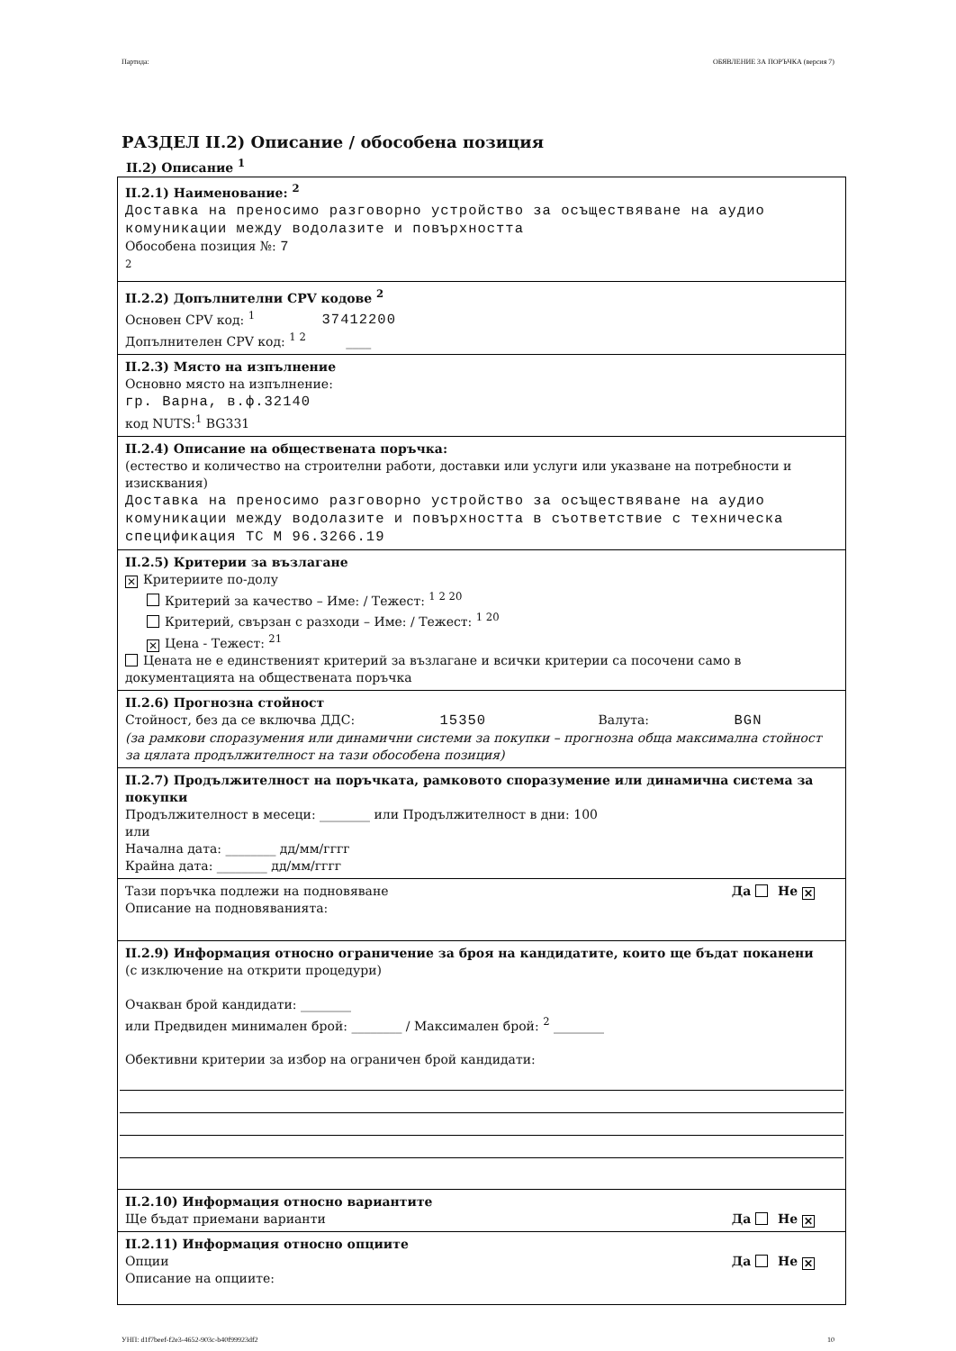Партида: ОБЯВЛЕНИЕ ЗА ПОРЪЧКА (версия 7)
РАЗДЕЛ II.2) Описание / обособена позиция
II.2) Описание <sup>1</sup>
II.2.1) Наименование: <sup>2</sup>
Доставка на преносимо разговорно устройство за осъществяване на аудио комуникации между водолазите и повърхността
Обособена позиция №: 7
<sup>2</sup>
II.2.2) Допълнителни CPV кодове <sup>2</sup>
Основен CPV код: <sup>1</sup> 37412200
Допълнителен CPV код: <sup>1 2</sup> ____
II.2.3) Място на изпълнение
Основно място на изпълнение:
гр. Варна, в.ф.32140
код NUTS:<sup>1</sup> BG331
II.2.4) Описание на обществената поръчка:
(естество и количество на строителни работи, доставки или услуги или указване на потребности и изисквания)
Доставка на преносимо разговорно устройство за осъществяване на аудио комуникации между водолазите и повърхността в съответствие с техническа спецификация ТС М 96.3266.19
II.2.5) Критерии за възлагане
✕ Критериите по-долу
Критерий за качество – Име: / Тежест: <sup>1 2 20</sup>
Критерий, свързан с разходи – Име: / Тежест: <sup>1 20</sup>
✕ Цена - Тежест: <sup>21</sup>
Цената не е единственият критерий за възлагане и всички критерии са посочени само в документацията на обществената поръчка
II.2.6) Прогнозна стойност
Стойност, без да се включва ДДС: 15350 Валута: BGN
(за рамкови споразумения или динамични системи за покупки – прогнозна обща максимална стойност за цялата продължителност на тази обособена позиция)
II.2.7) Продължителност на поръчката, рамковото споразумение или динамична система за покупки
Продължителност в месеци: ________ или Продължителност в дни: 100
или
Начална дата: ________ дд/мм/гггг
Крайна дата: ________ дд/мм/гггг
Да Не ✕ Тази поръчка подлежи на подновяване
Описание на подновяванията:
II.2.9) Информация относно ограничение за броя на кандидатите, които ще бъдат поканени
(с изключение на открити процедури)
Очакван брой кандидати: ________
или Предвиден минимален брой: ________ / Максимален брой: <sup>2</sup> ________
Обективни критерии за избор на ограничен брой кандидати:
II.2.10) Информация относно вариантите
Да Не ✕ Ще бъдат приемани варианти
II.2.11) Информация относно опциите
Да Не ✕ Опции
Описание на опциите:
УНП: d1f7beef-f2e3-4652-903c-b40f99923df2 10